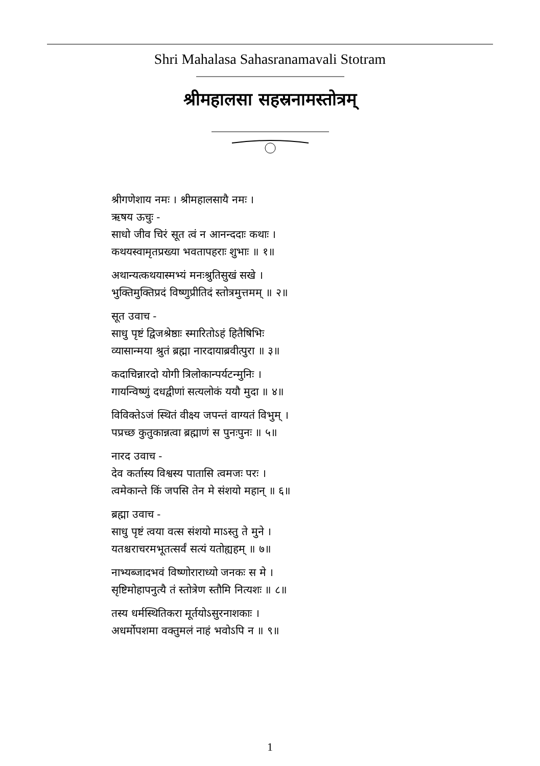Shri Mahalasa Sahasranamavali Stotram
श्रीमहालसा सहस्रनामस्तोत्रम्
श्रीगणेशाय नमः । श्रीमहालसायै नमः ।
ऋषय ऊचुः -
साधो जीव चिरं सूत त्वं न आनन्ददाः कथाः ।
कथयस्वामृतप्रख्या भवतापहराः शुभाः ॥ १॥
अथान्यत्कथयास्मभ्यं मनःश्रुतिसुखं सखे ।
भुक्तिमुक्तिप्रदं विष्णुप्रीतिदं स्तोत्रमुत्तमम् ॥ २॥
सूत उवाच -
साधु पृष्टं द्विजश्रेष्ठाः स्मारितोऽहं हितैषिभिः
व्यासान्मया श्रुतं ब्रह्मा नारदायाब्रवीत्पुरा ॥ ३॥
कदाचिन्नारदो योगी त्रिलोकान्पर्यटन्मुनिः ।
गायन्विष्णुं दधद्वीणां सत्यलोकं ययौ मुदा ॥ ४॥
विविक्तेऽजं स्थितं वीक्ष्य जपन्तं वाग्यतं विभुम् ।
पप्रच्छ कुतुकान्नत्वा ब्रह्माणं स पुनःपुनः ॥ ५॥
नारद उवाच -
देव कर्तास्य विश्वस्य पातासि त्वमजः परः ।
त्वमेकान्ते किं जपसि तेन मे संशयो महान् ॥ ६॥
ब्रह्मा उवाच -
साधु पृष्टं त्वया वत्स संशयो माऽस्तु ते मुने ।
यतश्चराचरमभूतत्सर्वं सत्यं यतोह्यहम् ॥ ७॥
नाभ्यब्जादभवं विष्णोराराध्यो जनकः स मे ।
सृष्टिमोहापनुत्यै तं स्तोत्रेण स्तौमि नित्यशः ॥ ८॥
तस्य धर्मस्थितिकरा मूर्तयोऽसुरनाशकाः ।
अधर्मोपशमा वक्तुमलं नाहं भवोऽपि न ॥ ९॥
1